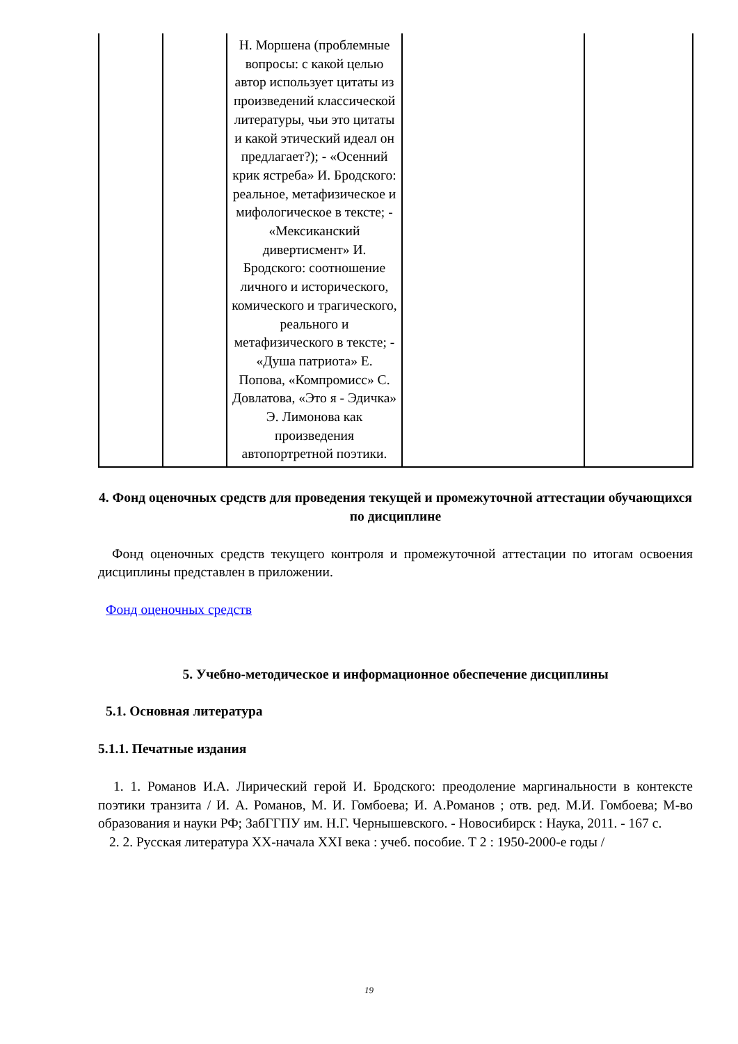| | | Н. Моршена (проблемные вопросы: с какой целью автор использует цитаты из произведений классической литературы, чьи это цитаты и какой этический идеал он предлагает?); - «Осенний крик ястреба» И. Бродского: реальное, метафизическое и мифологическое в тексте; - «Мексиканский дивертисмент» И. Бродского: соотношение личного и исторического, комического и трагического, реального и метафизического в тексте; - «Душа патриота» Е. Попова, «Компромисс» С. Довлатова, «Это я - Эдичка» Э. Лимонова как произведения автопортретной поэтики. | | |
4. Фонд оценочных средств для проведения текущей и промежуточной аттестации обучающихся по дисциплине
Фонд оценочных средств текущего контроля и промежуточной аттестации по итогам освоения дисциплины представлен в приложении.
Фонд оценочных средств
5. Учебно-методическое и информационное обеспечение дисциплины
5.1. Основная литература
5.1.1. Печатные издания
1. 1. Романов И.А. Лирический герой И. Бродского: преодоление маргинальности в контексте поэтики транзита / И. А. Романов, М. И. Гомбоева; И. А.Романов ; отв. ред. М.И. Гомбоева; М-во образования и науки РФ; ЗабГГПУ им. Н.Г. Чернышевского. - Новосибирск : Наука, 2011. - 167 с.
2. 2. Русская литература XX-начала XXI века : учеб. пособие. Т 2 : 1950-2000-е годы /
19